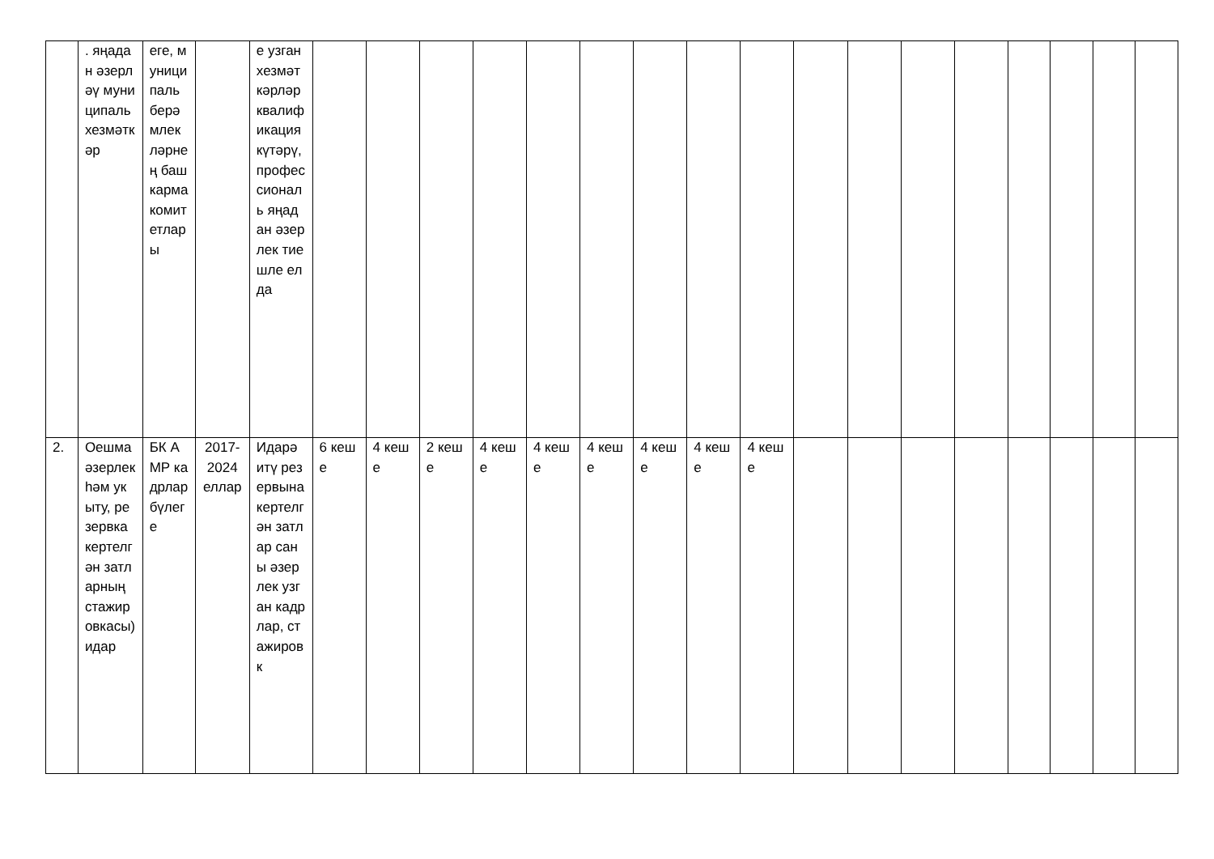| | . яңадан әзерләү муниципаль хезмәткәр | еге, муниципаль берәмлекләрнең башкарма комитетлары | | е узган хезмәткәрләр квалификация күтәрү, профессиональ яңадан әзерлек тиешле елда | | | | | | | | | | | | | | | | | |
| 2. | Оешма әзерлек һәм укыту, резервка кертелгән затларның стажировкасы) идар | БК АМР кадрлар бүлеге | 2017-2024 еллар | Идарә итү резервына кертелгән затлар саны әзерлек узган кадрлар, стажировк | 6 кеше | 4 кеше | 2 кеше | 4 кеше | 4 кеше | 4 кеше | 4 кеше | 4 кеше | 4 кеше | | | | | | | | |